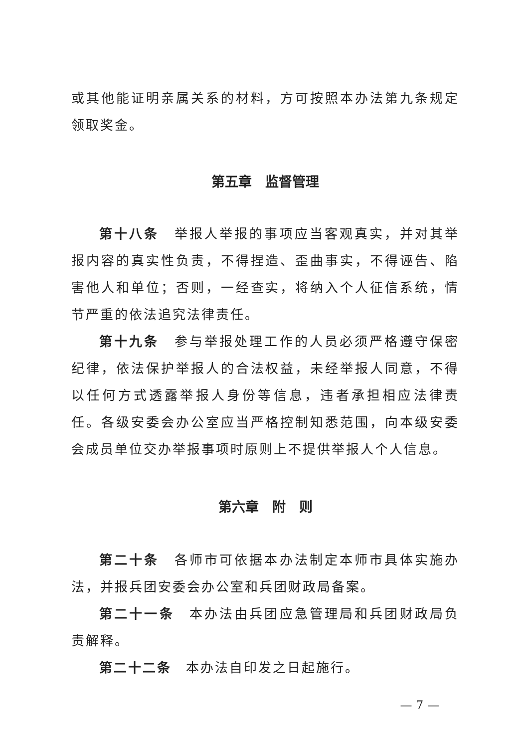或其他能证明亲属关系的材料，方可按照本办法第九条规定领取奖金。
第五章　监督管理
第十八条　举报人举报的事项应当客观真实，并对其举报内容的真实性负责，不得捏造、歪曲事实，不得诬告、陷害他人和单位；否则，一经查实，将纳入个人征信系统，情节严重的依法追究法律责任。
第十九条　参与举报处理工作的人员必须严格遵守保密纪律，依法保护举报人的合法权益，未经举报人同意，不得以任何方式透露举报人身份等信息，违者承担相应法律责任。各级安委会办公室应当严格控制知悉范围，向本级安委会成员单位交办举报事项时原则上不提供举报人个人信息。
第六章　附　则
第二十条　各师市可依据本办法制定本师市具体实施办法，并报兵团安委会办公室和兵团财政局备案。
第二十一条　本办法由兵团应急管理局和兵团财政局负责解释。
第二十二条　本办法自印发之日起施行。
— 7 —